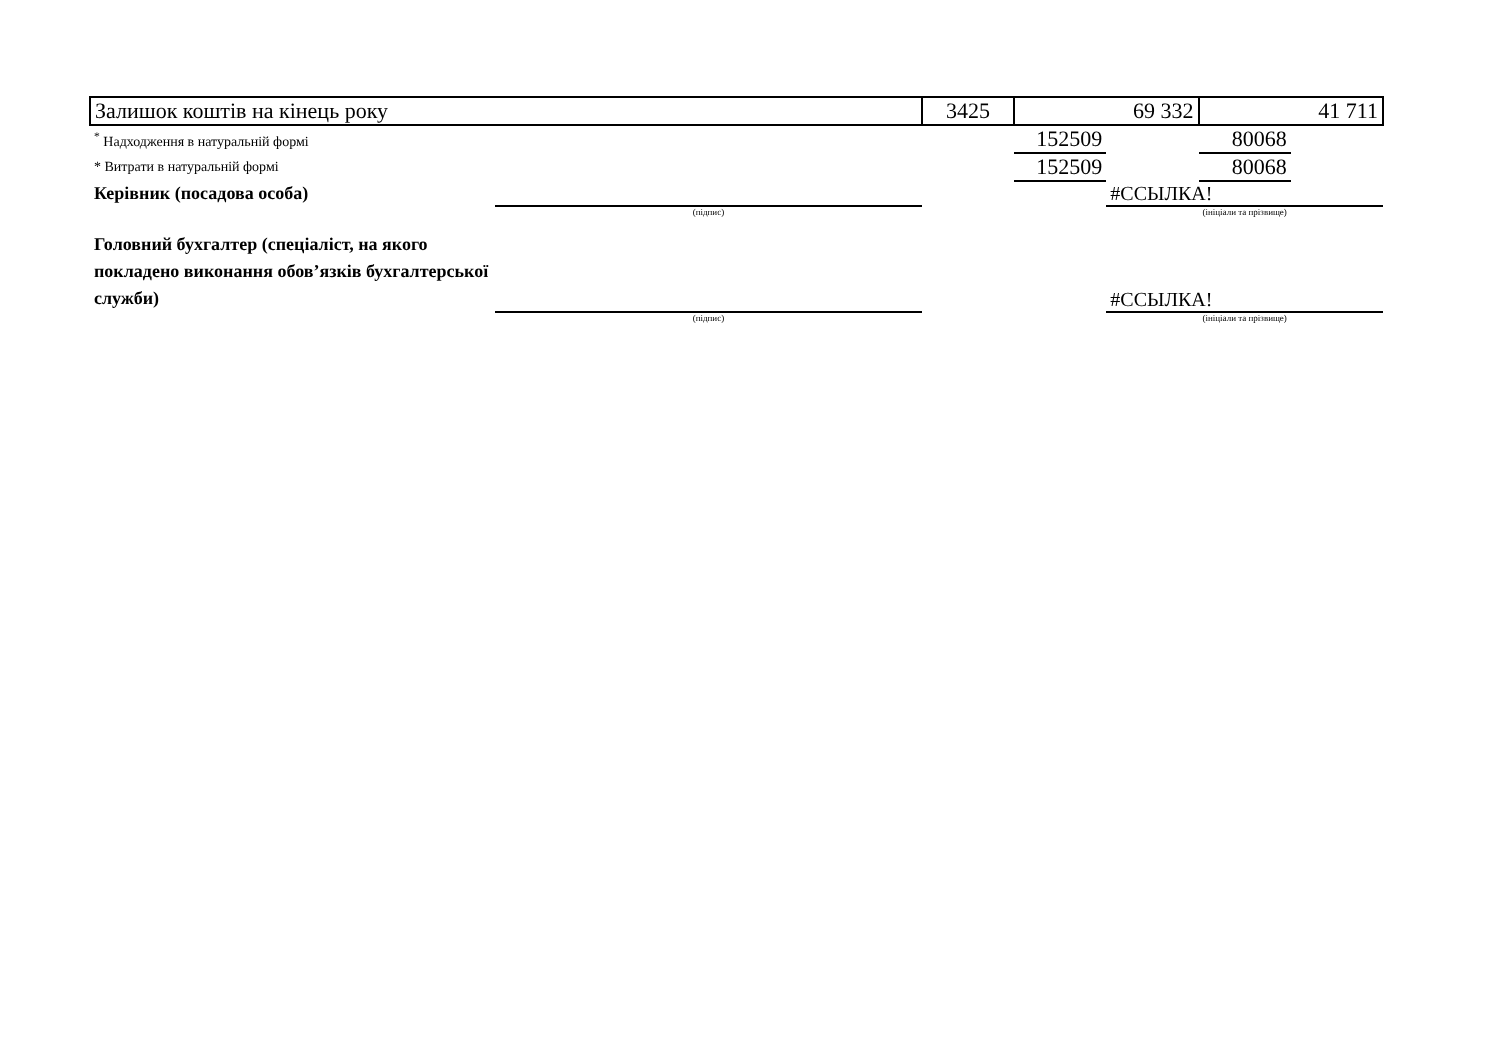| Залишок коштів на кінець року | | 3425 | 69 332 | | 41 711 | |
| <sup>*</sup> Надходження в натуральній формі | | | 152509 | | 80068 | |
| * Витрати в натуральній формі | | | 152509 | | 80068 | |
| Керівник (посадова особа) | | | | #ССЫЛКА! | | |
| | (підпис) | | | (ініціали та прізвище) | | |
| Головний бухгалтер (спеціаліст, на якого покладено виконання обов’язків бухгалтерської служби) | | | | #ССЫЛКА! | | |
| | (підпис) | | | (ініціали та прізвище) | | |